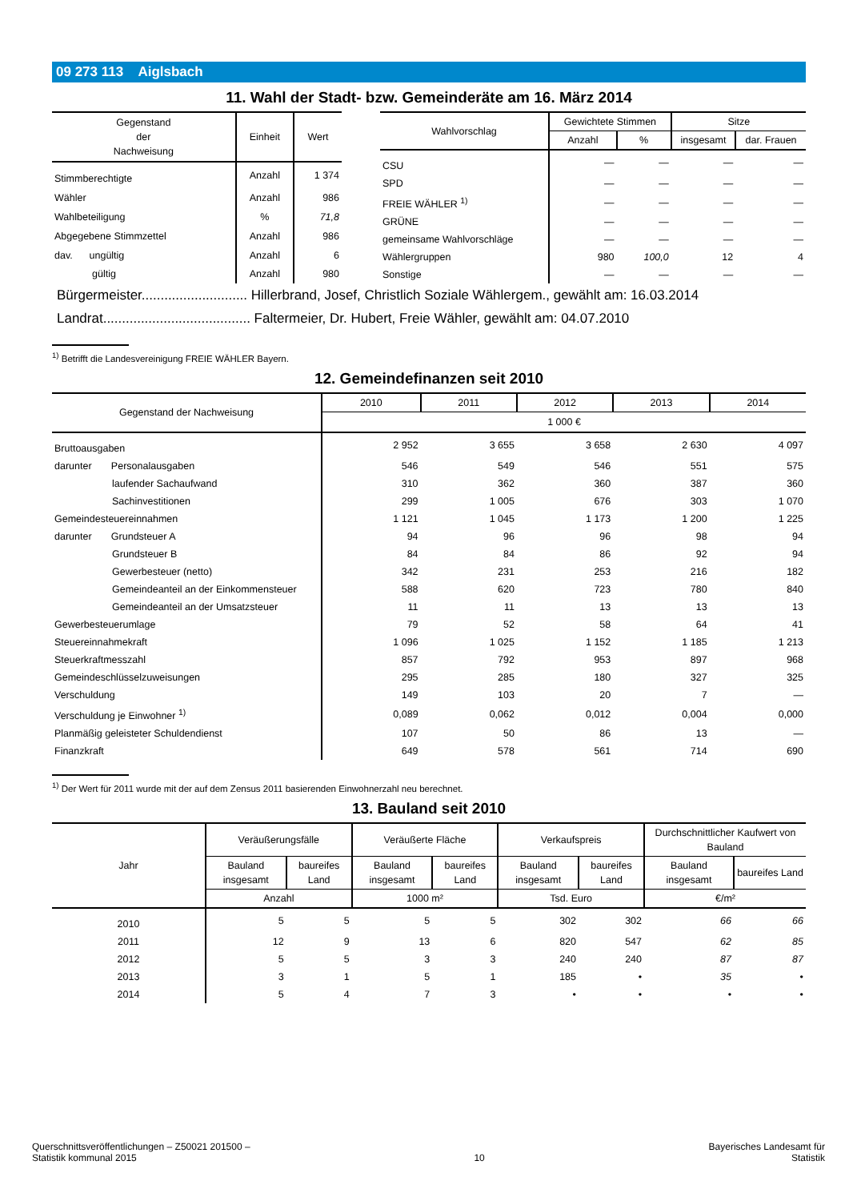09 273 113 Aiglsbach
11. Wahl der Stadt- bzw. Gemeinderäte am 16. März 2014
| Gegenstand der Nachweisung | Einheit | Wert |
| --- | --- | --- |
| Stimmberechtigte | Anzahl | 1 374 |
| Wähler | Anzahl | 986 |
| Wahlbeteiligung | % | 71,8 |
| Abgegebene Stimmzettel | Anzahl | 986 |
| dav. ungültig | Anzahl | 6 |
| gültig | Anzahl | 980 |
| Wahlvorschlag | Gewichtete Stimmen | | Sitze | |
| --- | --- | --- | --- | --- |
| | Anzahl | % | insgesamt | dar. Frauen |
| CSU | — | — | — | — |
| SPD | — | — | — | — |
| FREIE WÄHLER <sup>1)</sup> | — | — | — | — |
| GRÜNE | — | — | — | — |
| gemeinsame Wahlvorschläge | — | — | — | — |
| Wählergruppen | 980 | 100,0 | 12 | 4 |
| Sonstige | — | — | — | — |
Bürgermeister............................ Hillerbrand, Josef, Christlich Soziale Wählergem., gewählt am: 16.03.2014
Landrat....................................... Faltermeier, Dr. Hubert, Freie Wähler, gewählt am: 04.07.2010
<sup>1)</sup> Betrifft die Landesvereinigung FREIE WÄHLER Bayern.
12. Gemeindefinanzen seit 2010
| Gegenstand der Nachweisung | 2010 | 2011 | 2012 | 2013 | 2014 |
| --- | --- | --- | --- | --- | --- |
| | 1 000 € | | | | |
| Bruttoausgaben | 2 952 | 3 655 | 3 658 | 2 630 | 4 097 |
| darunter Personalausgaben | 546 | 549 | 546 | 551 | 575 |
| laufender Sachaufwand | 310 | 362 | 360 | 387 | 360 |
| Sachinvestitionen | 299 | 1 005 | 676 | 303 | 1 070 |
| Gemeindesteuereinnahmen | 1 121 | 1 045 | 1 173 | 1 200 | 1 225 |
| darunter Grundsteuer A | 94 | 96 | 96 | 98 | 94 |
| Grundsteuer B | 84 | 84 | 86 | 92 | 94 |
| Gewerbesteuer (netto) | 342 | 231 | 253 | 216 | 182 |
| Gemeindeanteil an der Einkommensteuer | 588 | 620 | 723 | 780 | 840 |
| Gemeindeanteil an der Umsatzsteuer | 11 | 11 | 13 | 13 | 13 |
| Gewerbesteuerumlage | 79 | 52 | 58 | 64 | 41 |
| Steuereinnahmekraft | 1 096 | 1 025 | 1 152 | 1 185 | 1 213 |
| Steuerkraftmesszahl | 857 | 792 | 953 | 897 | 968 |
| Gemeindeschlüsselzuweisungen | 295 | 285 | 180 | 327 | 325 |
| Verschuldung | 149 | 103 | 20 | 7 | — |
| Verschuldung je Einwohner <sup>1)</sup> | 0,089 | 0,062 | 0,012 | 0,004 | 0,000 |
| Planmäßig geleisteter Schuldendienst | 107 | 50 | 86 | 13 | — |
| Finanzkraft | 649 | 578 | 561 | 714 | 690 |
<sup>1)</sup> Der Wert für 2011 wurde mit der auf dem Zensus 2011 basierenden Einwohnerzahl neu berechnet.
13. Bauland seit 2010
| Jahr | Veräußerungsfälle | | Veräußerte Fläche | | Verkaufspreis | | Durchschnittlicher Kaufwert von Bauland | |
| --- | --- | --- | --- | --- | --- | --- | --- | --- |
| | Bauland insgesamt | baureifes Land | Bauland insgesamt | baureifes Land | Bauland insgesamt | baureifes Land | Bauland insgesamt | baureifes Land |
| | Anzahl | | 1000 m² | | Tsd. Euro | | €/m² | |
| 2010 | 5 | 5 | 5 | 5 | 302 | 302 | 66 | 66 |
| 2011 | 12 | 9 | 13 | 6 | 820 | 547 | 62 | 85 |
| 2012 | 5 | 5 | 3 | 3 | 240 | 240 | 87 | 87 |
| 2013 | 3 | 1 | 5 | 1 | 185 | • | 35 | • |
| 2014 | 5 | 4 | 7 | 3 | • | • | • | • |
Querschnittsveröffentlichungen – Z50021 201500 –
Statistik kommunal 2015
10
Bayerisches Landesamt für
Statistik